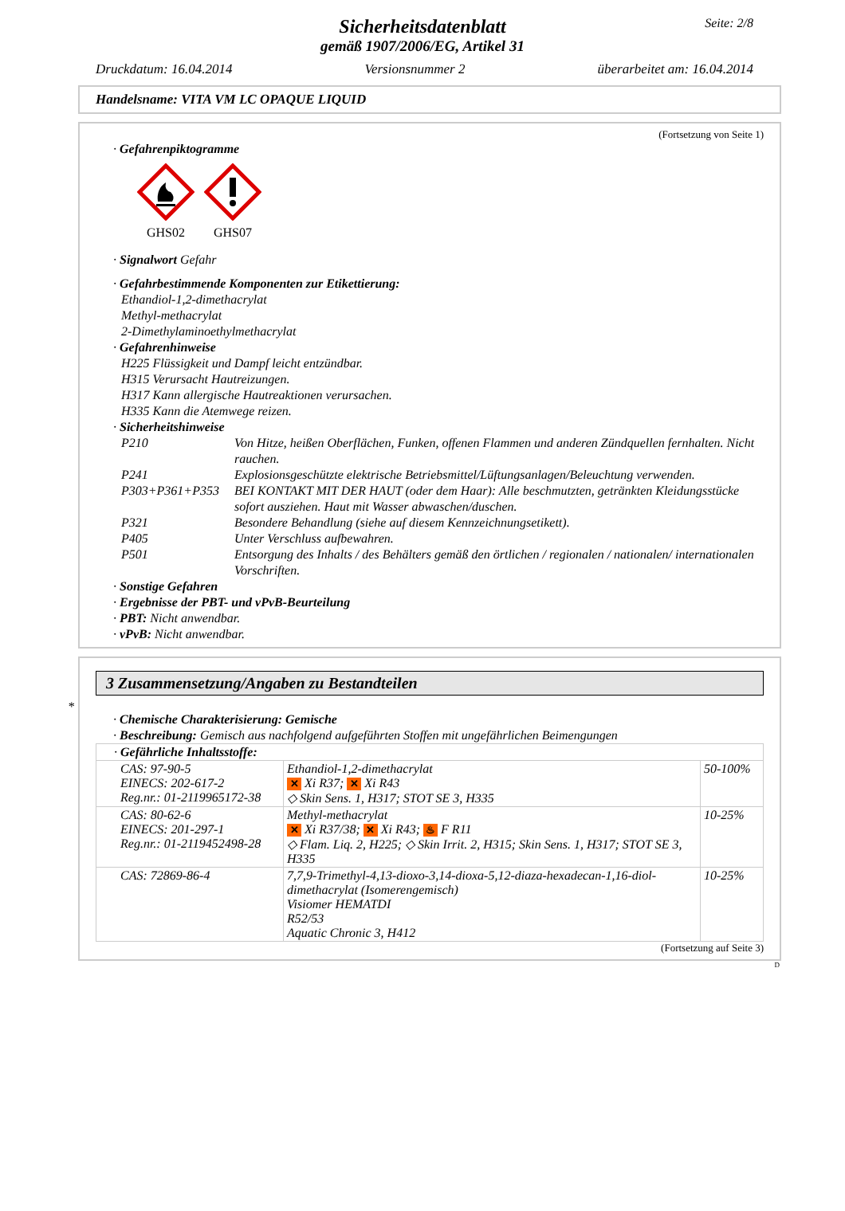Seite: 2/8
Sicherheitsdatenblatt
gemäß 1907/2006/EG, Artikel 31
Druckdatum: 16.04.2014 Versionsnummer 2 überarbeitet am: 16.04.2014
Handelsname: VITA VM LC OPAQUE LIQUID
(Fortsetzung von Seite 1)
· Gefahrenpiktogramme
GHS02
GHS07
· Signalwort Gefahr
· Gefahrbestimmende Komponenten zur Etikettierung:
Ethandiol-1,2-dimethacrylat
Methyl-methacrylat
2-Dimethylaminoethylmethacrylat
· Gefahrenhinweise
H225 Flüssigkeit und Dampf leicht entzündbar.
H315 Verursacht Hautreizungen.
H317 Kann allergische Hautreaktionen verursachen.
H335 Kann die Atemwege reizen.
· Sicherheitshinweise
| P210 | Von Hitze, heißen Oberflächen, Funken, offenen Flammen und anderen Zündquellen fernhalten. Nicht rauchen. |
| P241 | Explosionsgeschützte elektrische Betriebsmittel/Lüftungsanlagen/Beleuchtung verwenden. |
| P303+P361+P353 | BEI KONTAKT MIT DER HAUT (oder dem Haar): Alle beschmutzten, getränkten Kleidungsstücke sofort ausziehen. Haut mit Wasser abwaschen/duschen. |
| P321 | Besondere Behandlung (siehe auf diesem Kennzeichnungsetikett). |
| P405 | Unter Verschluss aufbewahren. |
| P501 | Entsorgung des Inhalts / des Behälters gemäß den örtlichen / regionalen / nationalen/ internationalen Vorschriften. |
· Sonstige Gefahren
· Ergebnisse der PBT- und vPvB-Beurteilung
· PBT: Nicht anwendbar.
· vPvB: Nicht anwendbar.
*
3 Zusammensetzung/Angaben zu Bestandteilen
· Chemische Charakterisierung: Gemische
· Beschreibung: Gemisch aus nachfolgend aufgeführten Stoffen mit ungefährlichen Beimengungen
| · Gefährliche Inhaltsstoffe: | | |
| CAS: 97-90-5 EINECS: 202-617-2 Reg.nr.: 01-2119965172-38 | Ethandiol-1,2-dimethacrylat ✕ Xi R37; ✕ Xi R43 ◇ Skin Sens. 1, H317; STOT SE 3, H335 | 50-100% |
| CAS: 80-62-6 EINECS: 201-297-1 Reg.nr.: 01-2119452498-28 | Methyl-methacrylat ✕ Xi R37/38; ✕ Xi R43; ♨ F R11 ◇ Flam. Liq. 2, H225; ◇ Skin Irrit. 2, H315; Skin Sens. 1, H317; STOT SE 3, H335 | 10-25% |
| CAS: 72869-86-4 | 7,7,9-Trimethyl-4,13-dioxo-3,14-dioxa-5,12-diaza-hexadecan-1,16-diol-dimethacrylat (Isomerengemisch) Visiomer HEMATDI R52/53 Aquatic Chronic 3, H412 | 10-25% |
(Fortsetzung auf Seite 3)
D